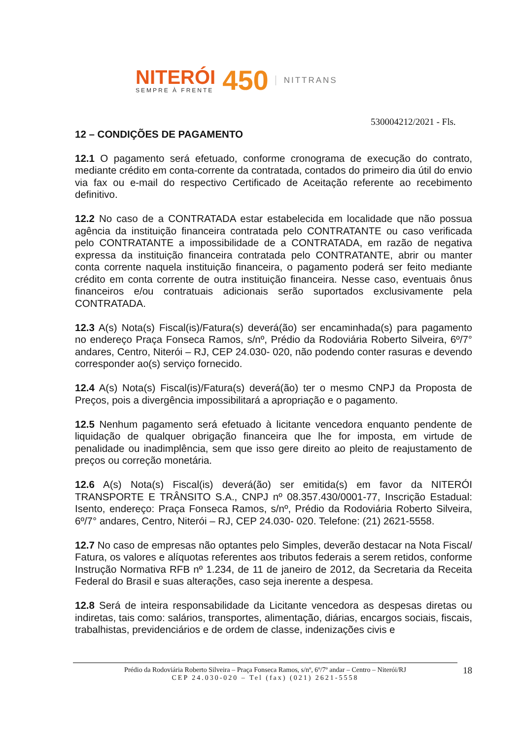NITERÓI
SEMPRE À FRENTE
450
NITTRANS
530004212/2021 - Fls.
12 – CONDIÇÕES DE PAGAMENTO
12.1 O pagamento será efetuado, conforme cronograma de execução do contrato, mediante crédito em conta-corrente da contratada, contados do primeiro dia útil do envio via fax ou e-mail do respectivo Certificado de Aceitação referente ao recebimento definitivo.
12.2 No caso de a CONTRATADA estar estabelecida em localidade que não possua agência da instituição financeira contratada pelo CONTRATANTE ou caso verificada pelo CONTRATANTE a impossibilidade de a CONTRATADA, em razão de negativa expressa da instituição financeira contratada pelo CONTRATANTE, abrir ou manter conta corrente naquela instituição financeira, o pagamento poderá ser feito mediante crédito em conta corrente de outra instituição financeira. Nesse caso, eventuais ônus financeiros e/ou contratuais adicionais serão suportados exclusivamente pela CONTRATADA.
12.3 A(s) Nota(s) Fiscal(is)/Fatura(s) deverá(ão) ser encaminhada(s) para pagamento no endereço Praça Fonseca Ramos, s/nº, Prédio da Rodoviária Roberto Silveira, 6º/7° andares, Centro, Niterói – RJ, CEP 24.030- 020, não podendo conter rasuras e devendo corresponder ao(s) serviço fornecido.
12.4 A(s) Nota(s) Fiscal(is)/Fatura(s) deverá(ão) ter o mesmo CNPJ da Proposta de Preços, pois a divergência impossibilitará a apropriação e o pagamento.
12.5 Nenhum pagamento será efetuado à licitante vencedora enquanto pendente de liquidação de qualquer obrigação financeira que lhe for imposta, em virtude de penalidade ou inadimplência, sem que isso gere direito ao pleito de reajustamento de preços ou correção monetária.
12.6 A(s) Nota(s) Fiscal(is) deverá(ão) ser emitida(s) em favor da NITERÓI TRANSPORTE E TRÂNSITO S.A., CNPJ nº 08.357.430/0001-77, Inscrição Estadual: Isento, endereço: Praça Fonseca Ramos, s/nº, Prédio da Rodoviária Roberto Silveira, 6º/7° andares, Centro, Niterói – RJ, CEP 24.030- 020. Telefone: (21) 2621-5558.
12.7 No caso de empresas não optantes pelo Simples, deverão destacar na Nota Fiscal/ Fatura, os valores e alíquotas referentes aos tributos federais a serem retidos, conforme Instrução Normativa RFB nº 1.234, de 11 de janeiro de 2012, da Secretaria da Receita Federal do Brasil e suas alterações, caso seja inerente a despesa.
12.8 Será de inteira responsabilidade da Licitante vencedora as despesas diretas ou indiretas, tais como: salários, transportes, alimentação, diárias, encargos sociais, fiscais, trabalhistas, previdenciários e de ordem de classe, indenizações civis e
Prédio da Rodoviária Roberto Silveira – Praça Fonseca Ramos, s/nº, 6º/7º andar – Centro – Niterói/RJ
CEP 24.030-020 – Tel (fax) (021) 2621-5558
18